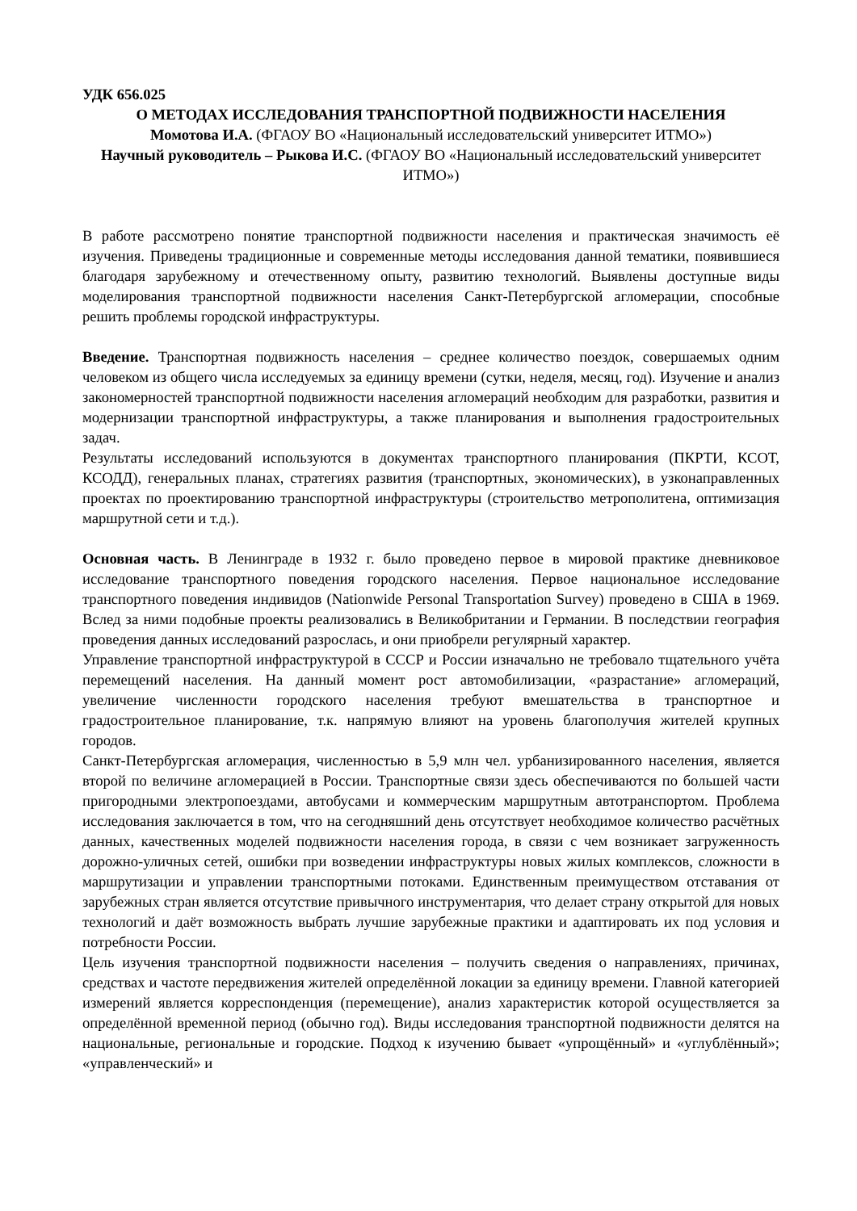УДК 656.025
О МЕТОДАХ ИССЛЕДОВАНИЯ ТРАНСПОРТНОЙ ПОДВИЖНОСТИ НАСЕЛЕНИЯ
Момотова И.А. (ФГАОУ ВО «Национальный исследовательский университет ИТМО»)
Научный руководитель – Рыкова И.С. (ФГАОУ ВО «Национальный исследовательский университет ИТМО»)
В работе рассмотрено понятие транспортной подвижности населения и практическая значимость её изучения. Приведены традиционные и современные методы исследования данной тематики, появившиеся благодаря зарубежному и отечественному опыту, развитию технологий. Выявлены доступные виды моделирования транспортной подвижности населения Санкт-Петербургской агломерации, способные решить проблемы городской инфраструктуры.
Введение. Транспортная подвижность населения – среднее количество поездок, совершаемых одним человеком из общего числа исследуемых за единицу времени (сутки, неделя, месяц, год). Изучение и анализ закономерностей транспортной подвижности населения агломераций необходим для разработки, развития и модернизации транспортной инфраструктуры, а также планирования и выполнения градостроительных задач.
Результаты исследований используются в документах транспортного планирования (ПКРТИ, КСОТ, КСОДД), генеральных планах, стратегиях развития (транспортных, экономических), в узконаправленных проектах по проектированию транспортной инфраструктуры (строительство метрополитена, оптимизация маршрутной сети и т.д.).
Основная часть. В Ленинграде в 1932 г. было проведено первое в мировой практике дневниковое исследование транспортного поведения городского населения. Первое национальное исследование транспортного поведения индивидов (Nationwide Personal Transportation Survey) проведено в США в 1969. Вслед за ними подобные проекты реализовались в Великобритании и Германии. В последствии география проведения данных исследований разрослась, и они приобрели регулярный характер.
Управление транспортной инфраструктурой в СССР и России изначально не требовало тщательного учёта перемещений населения. На данный момент рост автомобилизации, «разрастание» агломераций, увеличение численности городского населения требуют вмешательства в транспортное и градостроительное планирование, т.к. напрямую влияют на уровень благополучия жителей крупных городов.
Санкт-Петербургская агломерация, численностью в 5,9 млн чел. урбанизированного населения, является второй по величине агломерацией в России. Транспортные связи здесь обеспечиваются по большей части пригородными электропоездами, автобусами и коммерческим маршрутным автотранспортом. Проблема исследования заключается в том, что на сегодняшний день отсутствует необходимое количество расчётных данных, качественных моделей подвижности населения города, в связи с чем возникает загруженность дорожно-уличных сетей, ошибки при возведении инфраструктуры новых жилых комплексов, сложности в маршрутизации и управлении транспортными потоками. Единственным преимуществом отставания от зарубежных стран является отсутствие привычного инструментария, что делает страну открытой для новых технологий и даёт возможность выбрать лучшие зарубежные практики и адаптировать их под условия и потребности России.
Цель изучения транспортной подвижности населения – получить сведения о направлениях, причинах, средствах и частоте передвижения жителей определённой локации за единицу времени. Главной категорией измерений является корреспонденция (перемещение), анализ характеристик которой осуществляется за определённой временной период (обычно год). Виды исследования транспортной подвижности делятся на национальные, региональные и городские. Подход к изучению бывает «упрощённый» и «углублённый»; «управленческий» и